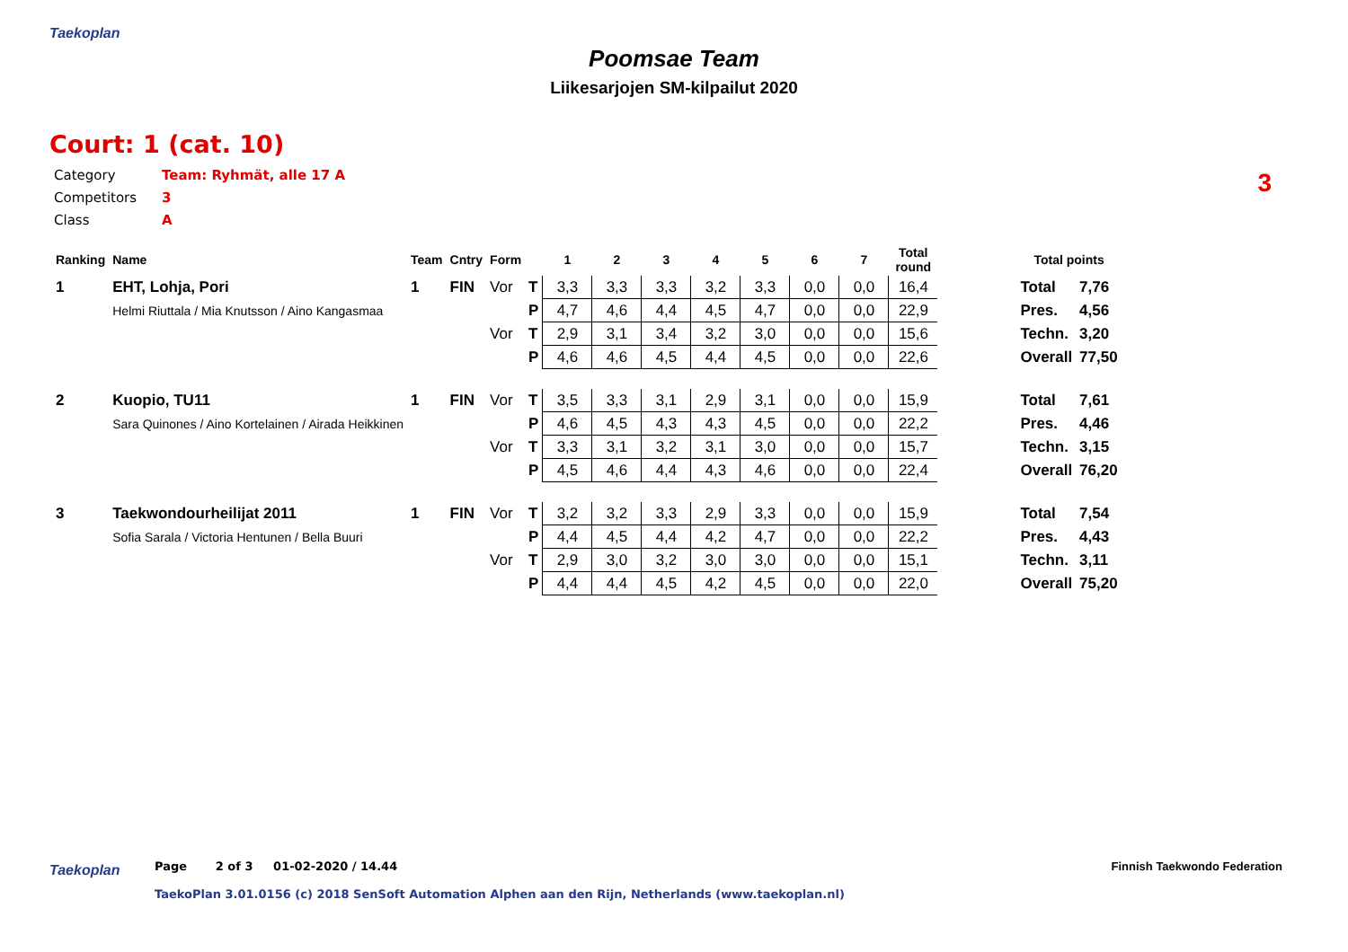Taekoplan
Poomsae Team
Liikesarjojen SM-kilpailut 2020
Court: 1 (cat. 10)
3
Category Team: Ryhmät, alle 17 A
Competitors 3
Class A
| Ranking | Name | Team | Cntry | Form | | 1 | 2 | 3 | 4 | 5 | 6 | 7 | Total round | | Total points | |
| --- | --- | --- | --- | --- | --- | --- | --- | --- | --- | --- | --- | --- | --- | --- | --- | --- |
| 1 | EHT, Lohja, Pori | 1 | FIN | Vor | T | 3,3 | 3,3 | 3,3 | 3,2 | 3,3 | 0,0 | 0,0 | 16,4 | | Total | 7,76 |
| | Helmi Riuttala / Mia Knutsson / Aino Kangasmaa | | | | P | 4,7 | 4,6 | 4,4 | 4,5 | 4,7 | 0,0 | 0,0 | 22,9 | | Pres. | 4,56 |
| | | | | Vor | T | 2,9 | 3,1 | 3,4 | 3,2 | 3,0 | 0,0 | 0,0 | 15,6 | | Techn. | 3,20 |
| | | | | | P | 4,6 | 4,6 | 4,5 | 4,4 | 4,5 | 0,0 | 0,0 | 22,6 | | Overall | 77,50 |
| 2 | Kuopio, TU11 | 1 | FIN | Vor | T | 3,5 | 3,3 | 3,1 | 2,9 | 3,1 | 0,0 | 0,0 | 15,9 | | Total | 7,61 |
| | Sara Quinones / Aino Kortelainen / Airada Heikkinen | | | | P | 4,6 | 4,5 | 4,3 | 4,3 | 4,5 | 0,0 | 0,0 | 22,2 | | Pres. | 4,46 |
| | | | | Vor | T | 3,3 | 3,1 | 3,2 | 3,1 | 3,0 | 0,0 | 0,0 | 15,7 | | Techn. | 3,15 |
| | | | | | P | 4,5 | 4,6 | 4,4 | 4,3 | 4,6 | 0,0 | 0,0 | 22,4 | | Overall | 76,20 |
| 3 | Taekwondourheilijat 2011 | 1 | FIN | Vor | T | 3,2 | 3,2 | 3,3 | 2,9 | 3,3 | 0,0 | 0,0 | 15,9 | | Total | 7,54 |
| | Sofia Sarala / Victoria Hentunen / Bella Buuri | | | | P | 4,4 | 4,5 | 4,4 | 4,2 | 4,7 | 0,0 | 0,0 | 22,2 | | Pres. | 4,43 |
| | | | | Vor | T | 2,9 | 3,0 | 3,2 | 3,0 | 3,0 | 0,0 | 0,0 | 15,1 | | Techn. | 3,11 |
| | | | | | P | 4,4 | 4,4 | 4,5 | 4,2 | 4,5 | 0,0 | 0,0 | 22,0 | | Overall | 75,20 |
Taekoplan
Page 2 of 3 01-02-2020 / 14.44
Finnish Taekwondo Federation
TaekoPlan 3.01.0156 (c) 2018 SenSoft Automation Alphen aan den Rijn, Netherlands (www.taekoplan.nl)